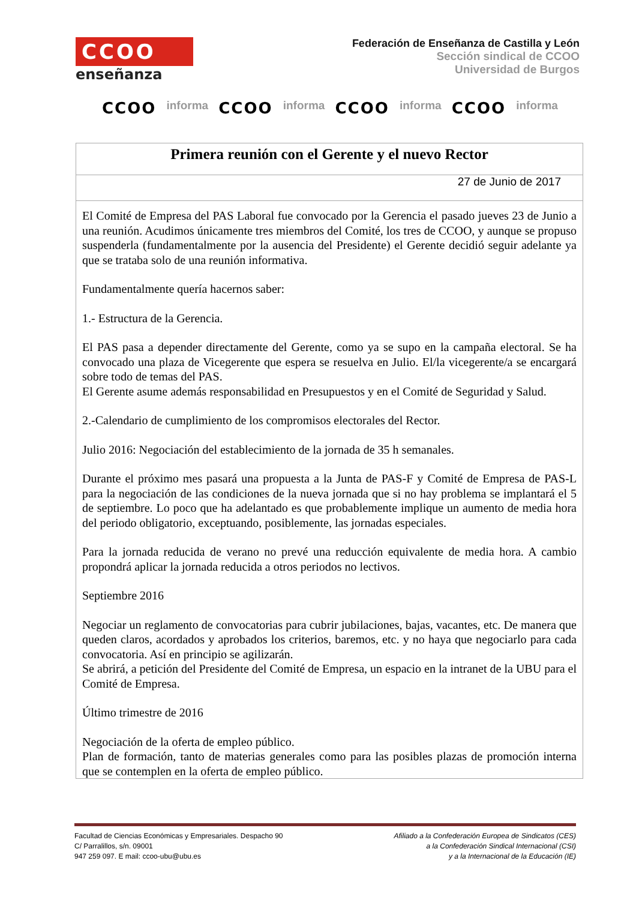CCOO
enseñanza
Federación de Enseñanza de Castilla y León
Sección sindical de CCOO
Universidad de Burgos
CCOO informa CCOO informa CCOO informa CCOO informa
| Primera reunión con el Gerente y el nuevo Rector |
| 27 de Junio de 2017 |
| El Comité de Empresa del PAS Laboral fue convocado por la Gerencia el pasado jueves 23 de Junio a una reunión. Acudimos únicamente tres miembros del Comité, los tres de CCOO, y aunque se propuso suspenderla (fundamentalmente por la ausencia del Presidente) el Gerente decidió seguir adelante ya que se trataba solo de una reunión informativa. Fundamentalmente quería hacernos saber: 1.- Estructura de la Gerencia. El PAS pasa a depender directamente del Gerente, como ya se supo en la campaña electoral. Se ha convocado una plaza de Vicegerente que espera se resuelva en Julio. El/la vicegerente/a se encargará sobre todo de temas del PAS. El Gerente asume además responsabilidad en Presupuestos y en el Comité de Seguridad y Salud. 2.-Calendario de cumplimiento de los compromisos electorales del Rector. Julio 2016: Negociación del establecimiento de la jornada de 35 h semanales. Durante el próximo mes pasará una propuesta a la Junta de PAS-F y Comité de Empresa de PAS-L para la negociación de las condiciones de la nueva jornada que si no hay problema se implantará el 5 de septiembre. Lo poco que ha adelantado es que probablemente implique un aumento de media hora del periodo obligatorio, exceptuando, posiblemente, las jornadas especiales. Para la jornada reducida de verano no prevé una reducción equivalente de media hora. A cambio propondrá aplicar la jornada reducida a otros periodos no lectivos. Septiembre 2016 Negociar un reglamento de convocatorias para cubrir jubilaciones, bajas, vacantes, etc. De manera que queden claros, acordados y aprobados los criterios, baremos, etc. y no haya que negociarlo para cada convocatoria. Así en principio se agilizarán. Se abrirá, a petición del Presidente del Comité de Empresa, un espacio en la intranet de la UBU para el Comité de Empresa. Último trimestre de 2016 Negociación de la oferta de empleo público. Plan de formación, tanto de materias generales como para las posibles plazas de promoción interna que se contemplen en la oferta de empleo público. |
Facultad de Ciencias Económicas y Empresariales. Despacho 90
C/ Parralillos, s/n. 09001
947 259 097. E mail: ccoo-ubu@ubu.es
Afiliado a la Confederación Europea de Sindicatos (CES)
a la Confederación Sindical Internacional (CSI)
y a la Internacional de la Educación (IE)